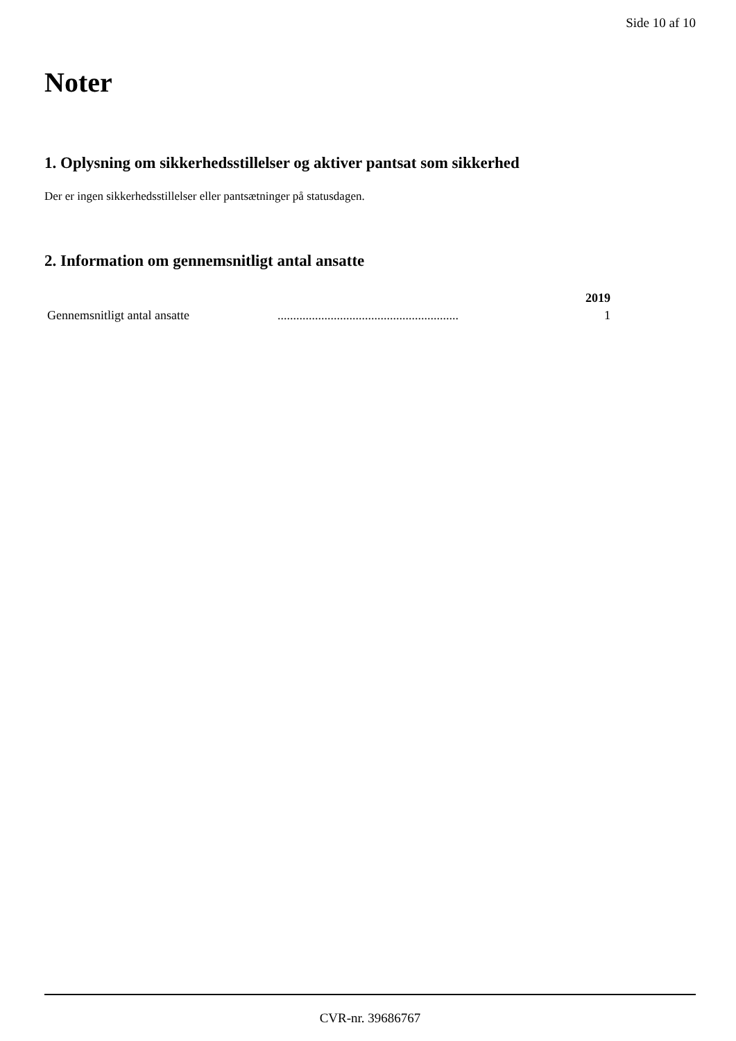Side 10 af 10
Noter
1. Oplysning om sikkerhedsstillelser og aktiver pantsat som sikkerhed
Der er ingen sikkerhedsstillelser eller pantsætninger på statusdagen.
2. Information om gennemsnitligt antal ansatte
| | | 2019 |
| --- | --- | --- |
| Gennemsnitligt antal ansatte | .......................................................... | 1 |
CVR-nr. 39686767